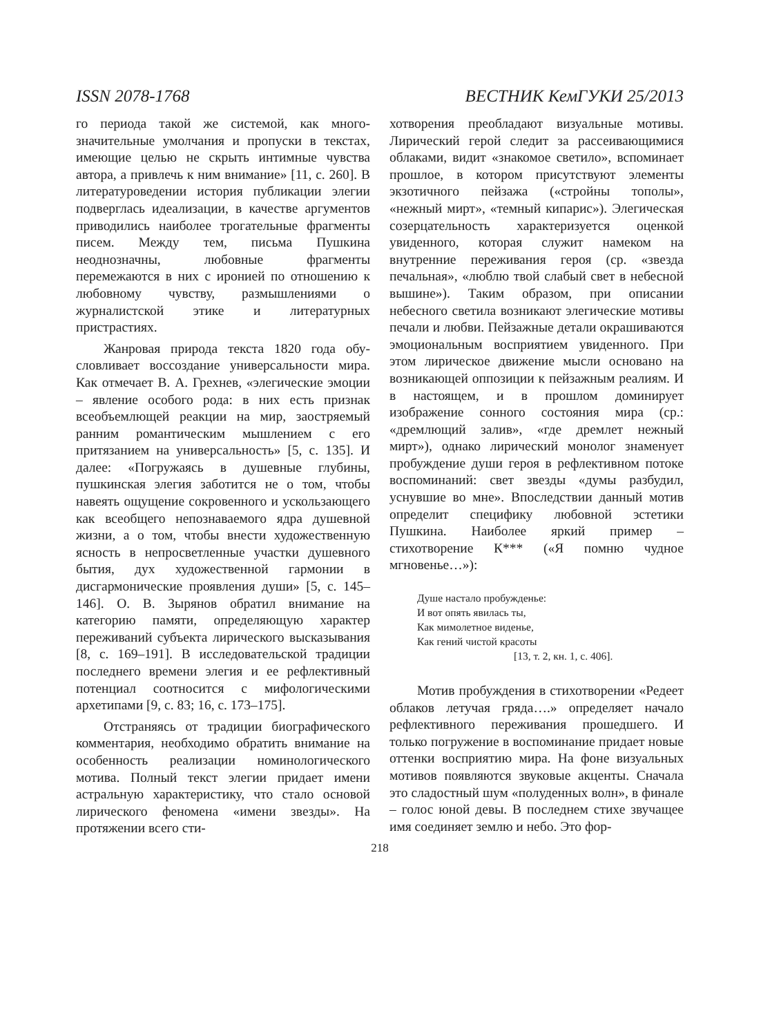ISSN 2078-1768 ВЕСТНИК КемГУКИ 25/2013
го периода такой же системой, как много­значительные умолчания и пропуски в тек­стах, имеющие целью не скрыть интимные чувства автора, а привлечь к ним внимание» [11, с. 260]. В литературоведении история пу­бликации элегии подверглась идеализации, в качестве аргументов приводились наибо­лее трогательные фрагменты писем. Между тем, письма Пушкина неоднозначны, любов­ные фрагменты перемежаются в них с иро­нией по отношению к любовному чувству, размышлениями о журналистской этике и литературных пристрастиях.
Жанровая природа текста 1820 года обу­словливает воссоздание универсальности мира. Как отмечает В. А. Грехнев, «элегиче­ские эмоции – явление особого рода: в них есть признак всеобъемлющей реакции на мир, заостряемый ранним романтическим мышлением с его притязанием на универсаль­ность» [5, с. 135]. И далее: «Погружаясь в душевные глубины, пушкинская элегия за­ботится не о том, чтобы навеять ощущение сокровенного и ускользающего как всеоб­щего непознаваемого ядра душевной жиз­ни, а о том, чтобы внести художественную ясность в непросветленные участки душев­ного бытия, дух художественной гармонии в дисгармонические проявления души» [5, с. 145–146]. О. В. Зырянов обратил вни­мание на категорию памяти, определяющую характер переживаний субъекта лирическо­го высказывания [8, с. 169–191]. В иссле­довательской традиции последнего време­ни элегия и ее рефлективный потенциал соотносится с мифологическими архетипами [9, с. 83; 16, с. 173–175].
Отстраняясь от традиции биографиче­ского комментария, необходимо обратить внимание на особенность реализации номи­нологического мотива. Полный текст элегии придает имени астральную характеристику, что стало основой лирического феномена «имени звезды». На протяжении всего сти-
хотворения преобладают визуальные мо­тивы. Лирический герой следит за рас­сеивающимися облаками, видит «знакомое светило», вспоминает прошлое, в котором присутствуют элементы экзотичного пейзажа («стройны тополы», «нежный мирт», «тем­ный кипарис»). Элегическая созерцатель­ность характеризуется оценкой увиденного, которая служит намеком на внутренние пере­живания героя (ср. «звезда печальная», «лю­блю твой слабый свет в небесной вышине»). Таким образом, при описании небесного све­тила возникают элегические мотивы печали и любви. Пейзажные детали окрашиваются эмоциональным восприятием увиденного. При этом лирическое движение мысли осно­вано на возникающей оппозиции к пейзаж­ным реалиям. И в настоящем, и в прошлом доминирует изображение сонного состояния мира (ср.: «дремлющий залив», «где дремлет нежный мирт»), однако лирический монолог знаменует пробуждение души героя в реф­лективном потоке воспоминаний: свет звезды «думы разбудил, уснувшие во мне». Впослед­ствии данный мотив определит специфику любовной эстетики Пушкина. Наиболее яр­кий пример – стихотворение К*** («Я помню чудное мгновенье…»):
Душе настало пробужденье:
И вот опять явилась ты,
Как мимолетное виденье,
Как гений чистой красоты
[13, т. 2, кн. 1, с. 406].
Мотив пробуждения в стихотворении «Редеет облаков летучая гряда….» определя­ет начало рефлективного переживания про­шедшего. И только погружение в воспоми­нание придает новые оттенки восприятию мира. На фоне визуальных мотивов появля­ются звуковые акценты. Сначала это сладост­ный шум «полуденных волн», в финале – голос юной девы. В последнем стихе звуча­щее имя соединяет землю и небо. Это фор-
218